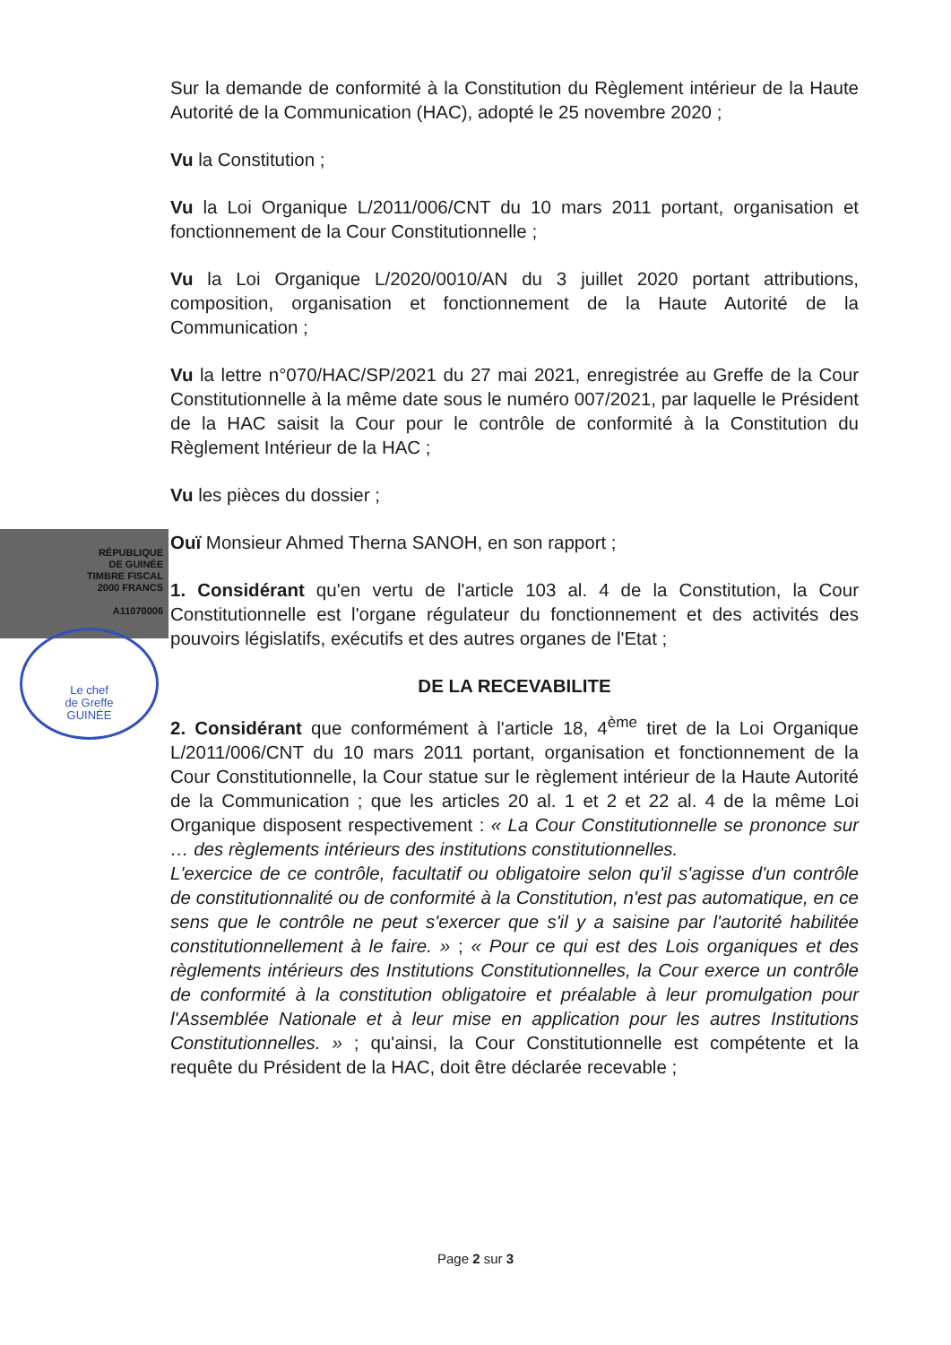RÉPUBLIQUE
DE GUINÉE
TIMBRE FISCAL
2000 FRANCS
A11070006
Le chef
de Greffe
GUINÉE
Sur la demande de conformité à la Constitution du Règlement intérieur de la Haute Autorité de la Communication (HAC), adopté le 25 novembre 2020 ;
Vu la Constitution ;
Vu la Loi Organique L/2011/006/CNT du 10 mars 2011 portant, organisation et fonctionnement de la Cour Constitutionnelle ;
Vu la Loi Organique L/2020/0010/AN du 3 juillet 2020 portant attributions, composition, organisation et fonctionnement de la Haute Autorité de la Communication ;
Vu la lettre n°070/HAC/SP/2021 du 27 mai 2021, enregistrée au Greffe de la Cour Constitutionnelle à la même date sous le numéro 007/2021, par laquelle le Président de la HAC saisit la Cour pour le contrôle de conformité à la Constitution du Règlement Intérieur de la HAC ;
Vu les pièces du dossier ;
Ouï Monsieur Ahmed Therna SANOH, en son rapport ;
1. Considérant qu'en vertu de l'article 103 al. 4 de la Constitution, la Cour Constitutionnelle est l'organe régulateur du fonctionnement et des activités des pouvoirs législatifs, exécutifs et des autres organes de l'Etat ;
DE LA RECEVABILITE
2. Considérant que conformément à l'article 18, 4<sup>ème</sup> tiret de la Loi Organique L/2011/006/CNT du 10 mars 2011 portant, organisation et fonctionnement de la Cour Constitutionnelle, la Cour statue sur le règlement intérieur de la Haute Autorité de la Communication ; que les articles 20 al. 1 et 2 et 22 al. 4 de la même Loi Organique disposent respectivement : « La Cour Constitutionnelle se prononce sur … des règlements intérieurs des institutions constitutionnelles.
L'exercice de ce contrôle, facultatif ou obligatoire selon qu'il s'agisse d'un contrôle de constitutionnalité ou de conformité à la Constitution, n'est pas automatique, en ce sens que le contrôle ne peut s'exercer que s'il y a saisine par l'autorité habilitée constitutionnellement à le faire. » ; « Pour ce qui est des Lois organiques et des règlements intérieurs des Institutions Constitutionnelles, la Cour exerce un contrôle de conformité à la constitution obligatoire et préalable à leur promulgation pour l'Assemblée Nationale et à leur mise en application pour les autres Institutions Constitutionnelles. » ; qu'ainsi, la Cour Constitutionnelle est compétente et la requête du Président de la HAC, doit être déclarée recevable ;
Page 2 sur 3